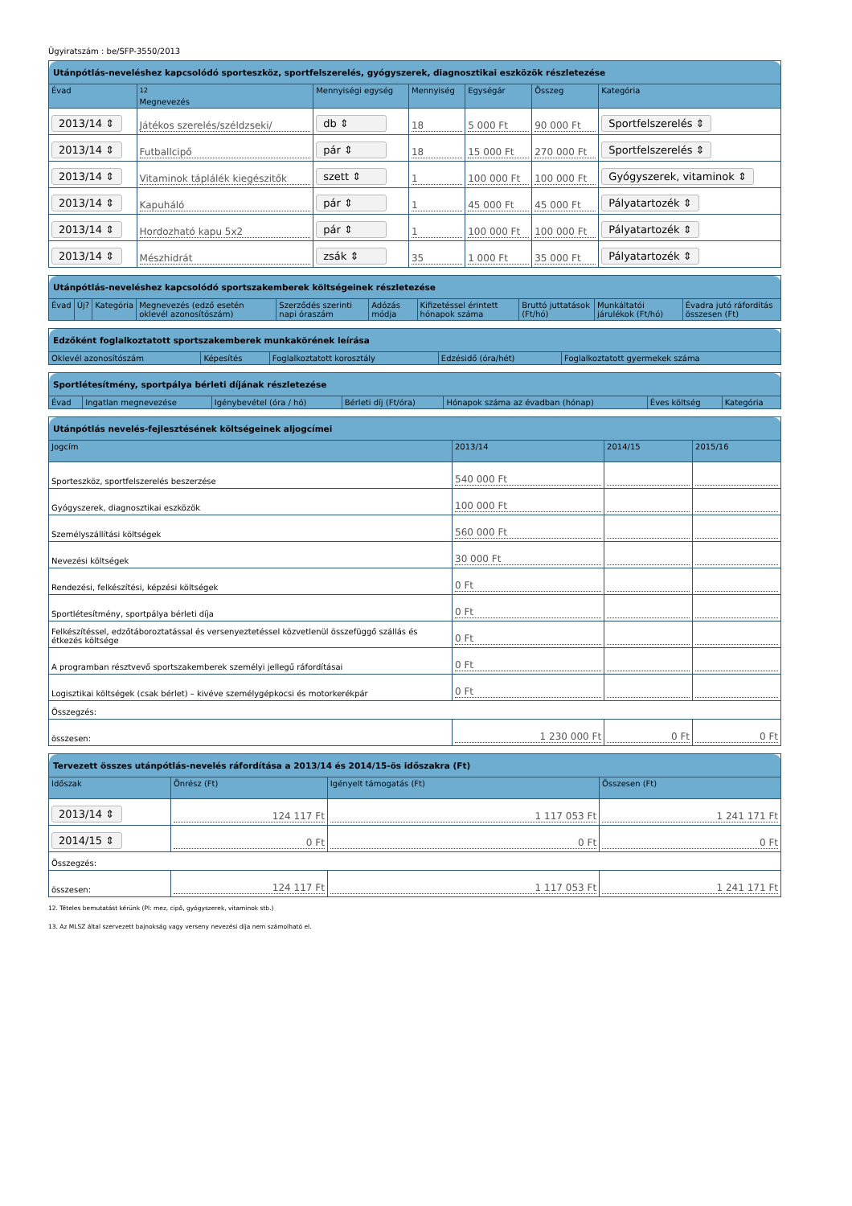Ügyiratszám : be/SFP-3550/2013
| Utánpótlás-neveléshez kapcsolódó sporteszköz, sportfelszerelés, gyógyszerek, diagnosztikai eszközök részletezése | | | | | | |
| --- | --- | --- | --- | --- | --- | --- |
| Évad | <sup>12</sup> Megnevezés | Mennyiségi egység | Mennyiség | Egységár | Összeg | Kategória |
| 2013/14 ⇕ | Játékos szerelés/széldzseki/ | db ⇕ | 18 | 5 000 Ft | 90 000 Ft | Sportfelszerelés ⇕ |
| 2013/14 ⇕ | Futballcipő | pár ⇕ | 18 | 15 000 Ft | 270 000 Ft | Sportfelszerelés ⇕ |
| 2013/14 ⇕ | Vitaminok táplálék kiegészitők | szett ⇕ | 1 | 100 000 Ft | 100 000 Ft | Gyógyszerek, vitaminok ⇕ |
| 2013/14 ⇕ | Kapuháló | pár ⇕ | 1 | 45 000 Ft | 45 000 Ft | Pályatartozék ⇕ |
| 2013/14 ⇕ | Hordozható kapu 5x2 | pár ⇕ | 1 | 100 000 Ft | 100 000 Ft | Pályatartozék ⇕ |
| 2013/14 ⇕ | Mészhidrát | zsák ⇕ | 35 | 1 000 Ft | 35 000 Ft | Pályatartozék ⇕ |
| Utánpótlás-neveléshez kapcsolódó sportszakemberek költségeinek részletezése | | | | | | | | | |
| --- | --- | --- | --- | --- | --- | --- | --- | --- | --- |
| Évad | Új? | Kategória | Megnevezés (edző esetén oklevél azonosítószám) | Szerződés szerinti napi óraszám | Adózás módja | Kifizetéssel érintett hónapok száma | Bruttó juttatások (Ft/hó) | Munkáltatói járulékok (Ft/hó) | Évadra jutó ráfordítás összesen (Ft) |
| Edzőként foglalkoztatott sportszakemberek munkakörének leírása | | | | |
| --- | --- | --- | --- | --- |
| Oklevél azonosítószám | Képesítés | Foglalkoztatott korosztály | Edzésidő (óra/hét) | Foglalkoztatott gyermekek száma |
| Sportlétesítmény, sportpálya bérleti díjának részletezése | | | | | | |
| --- | --- | --- | --- | --- | --- | --- |
| Évad | Ingatlan megnevezése | Igénybevétel (óra / hó) | Bérleti díj (Ft/óra) | Hónapok száma az évadban (hónap) | Éves költség | Kategória |
| Utánpótlás nevelés-fejlesztésének költségeinek aljogcímei | | | |
| --- | --- | --- | --- |
| Jogcím | 2013/14 | 2014/15 | 2015/16 |
| Sporteszköz, sportfelszerelés beszerzése | 540 000 Ft | | |
| Gyógyszerek, diagnosztikai eszközök | 100 000 Ft | | |
| Személyszállítási költségek | 560 000 Ft | | |
| Nevezési költségek | 30 000 Ft | | |
| Rendezési, felkészítési, képzési költségek | 0 Ft | | |
| Sportlétesítmény, sportpálya bérleti díja | 0 Ft | | |
| Felkészítéssel, edzőtáboroztatással és versenyeztetéssel közvetlenül összefüggő szállás és étkezés költsége | 0 Ft | | |
| A programban résztvevő sportszakemberek személyi jellegű ráfordításai | 0 Ft | | |
| Logisztikai költségek (csak bérlet) – kivéve személygépkocsi és motorkerékpár | 0 Ft | | |
| Összegzés: | | | |
| összesen: | 1 230 000 Ft | 0 Ft | 0 Ft |
| Tervezett összes utánpótlás-nevelés ráfordítása a 2013/14 és 2014/15-ös időszakra (Ft) | | | |
| --- | --- | --- | --- |
| Időszak | Önrész (Ft) | Igényelt támogatás (Ft) | Összesen (Ft) |
| 2013/14 ⇕ | 124 117 Ft | 1 117 053 Ft | 1 241 171 Ft |
| 2014/15 ⇕ | 0 Ft | 0 Ft | 0 Ft |
| Összegzés: | | | |
| összesen: | 124 117 Ft | 1 117 053 Ft | 1 241 171 Ft |
12. Tételes bemutatást kérünk (Pl: mez, cipő, gyógyszerek, vitaminok stb.)
13. Az MLSZ által szervezett bajnokság vagy verseny nevezési díja nem számolható el.